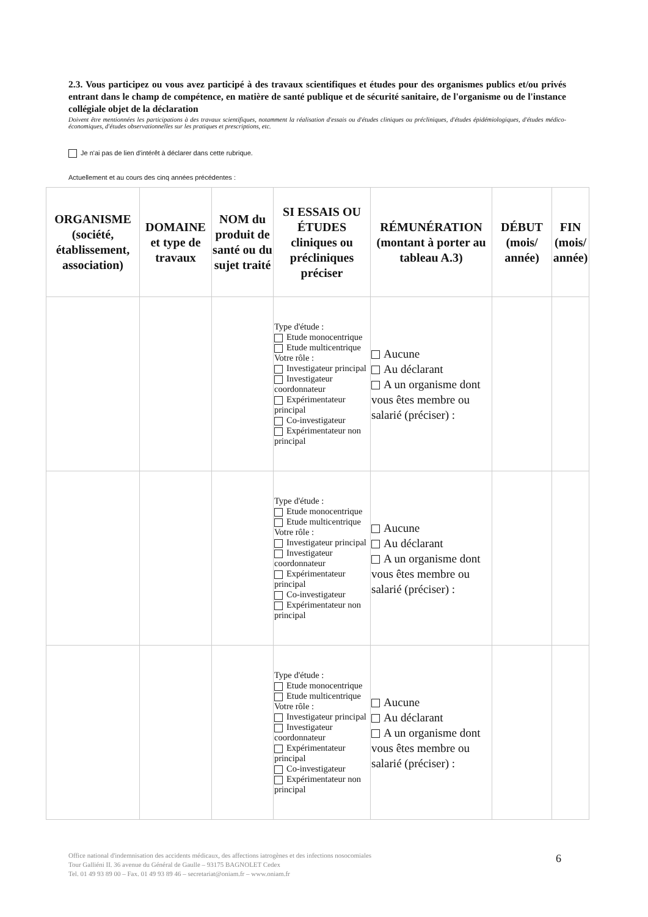2.3. Vous participez ou vous avez participé à des travaux scientifiques et études pour des organismes publics et/ou privés entrant dans le champ de compétence, en matière de santé publique et de sécurité sanitaire, de l'organisme ou de l'instance collégiale objet de la déclaration
Doivent être mentionnées les participations à des travaux scientifiques, notamment la réalisation d'essais ou d'études cliniques ou précliniques, d'études épidémiologiques, d'études médico-économiques, d'études observationnelles sur les pratiques et prescriptions, etc.
Je n'ai pas de lien d'intérêt à déclarer dans cette rubrique.
Actuellement et au cours des cinq années précédentes :
| ORGANISME (société, établissement, association) | DOMAINE et type de travaux | NOM du produit de santé ou du sujet traité | SI ESSAIS OU ÉTUDES cliniques ou précliniques préciser | RÉMUNÉRATION (montant à porter au tableau A.3) | DÉBUT (mois/ année) | FIN (mois/ année) |
| --- | --- | --- | --- | --- | --- | --- |
| | | | Type d'étude : Etude monocentrique Etude multicentrique Votre rôle : Investigateur principal Investigateur coordonnateur Expérimentateur principal Co-investigateur Expérimentateur non principal | Aucune Au déclarant A un organisme dont vous êtes membre ou salarié (préciser) : | | |
| | | | Type d'étude : Etude monocentrique Etude multicentrique Votre rôle : Investigateur principal Investigateur coordonnateur Expérimentateur principal Co-investigateur Expérimentateur non principal | Aucune Au déclarant A un organisme dont vous êtes membre ou salarié (préciser) : | | |
| | | | Type d'étude : Etude monocentrique Etude multicentrique Votre rôle : Investigateur principal Investigateur coordonnateur Expérimentateur principal Co-investigateur Expérimentateur non principal | Aucune Au déclarant A un organisme dont vous êtes membre ou salarié (préciser) : | | |
Office national d'indemnisation des accidents médicaux, des affections iatrogènes et des infections nosocomiales
Tour Galliéni II. 36 avenue du Général de Gaulle – 93175 BAGNOLET Cedex
Tel. 01 49 93 89 00 – Fax. 01 49 93 89 46 – secretariat@oniam.fr – www.oniam.fr
6